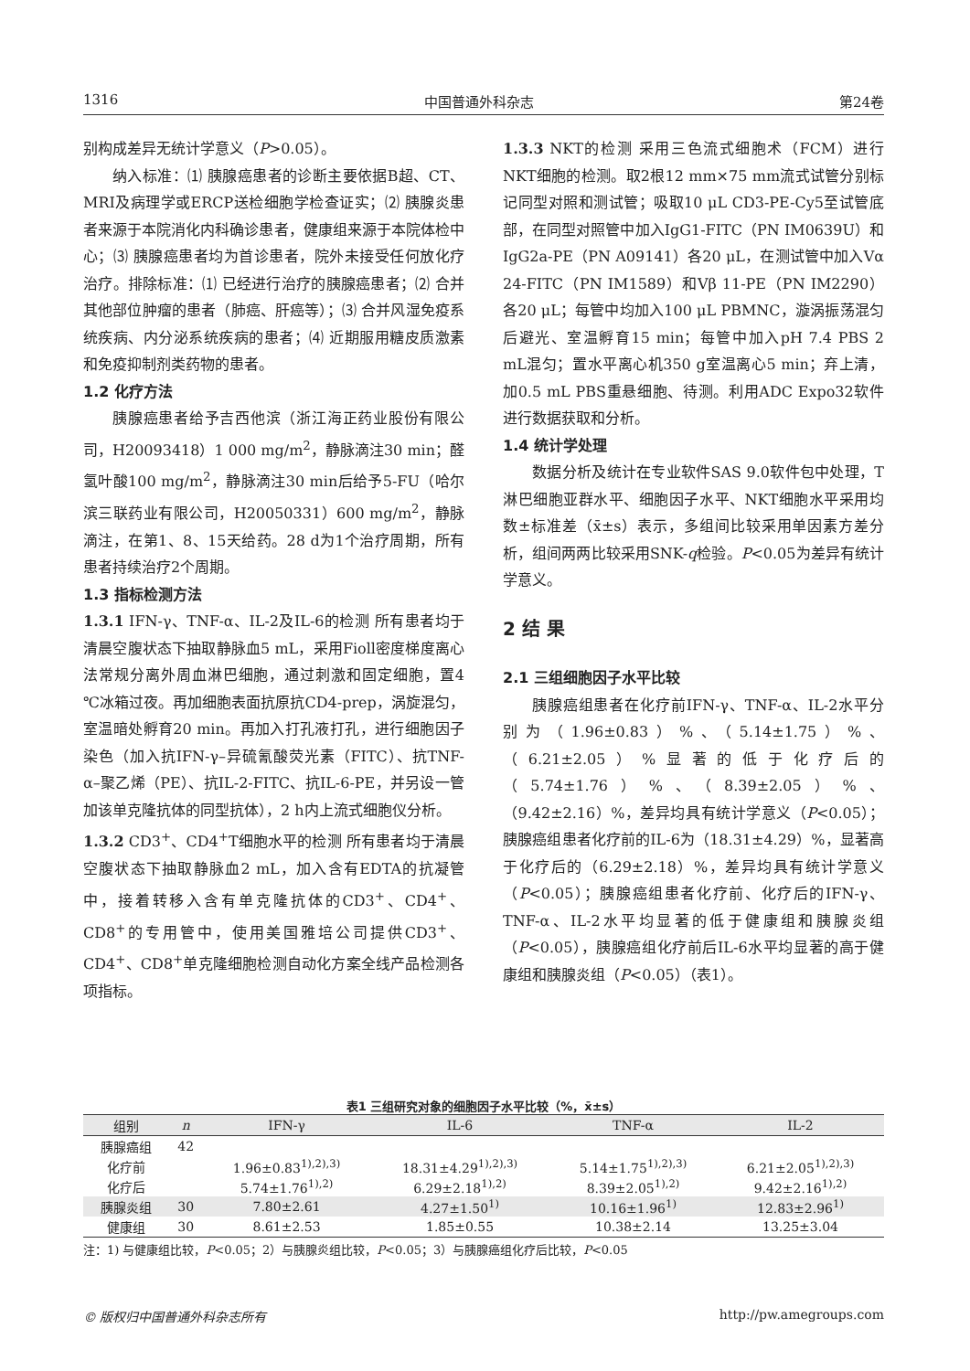1316 中国普通外科杂志 第24卷
别构成差异无统计学意义（P>0.05）。
纳入标准：⑴ 胰腺癌患者的诊断主要依据B超、CT、MRI及病理学或ERCP送检细胞学检查证实；⑵ 胰腺炎患者来源于本院消化内科确诊患者，健康组来源于本院体检中心；⑶ 胰腺癌患者均为首诊患者，院外未接受任何放化疗治疗。排除标准：⑴ 已经进行治疗的胰腺癌患者；⑵ 合并其他部位肿瘤的患者（肺癌、肝癌等）；⑶ 合并风湿免疫系统疾病、内分泌系统疾病的患者；⑷ 近期服用糖皮质激素和免疫抑制剂类药物的患者。
1.2 化疗方法
胰腺癌患者给予吉西他滨（浙江海正药业股份有限公司，H20093418）1 000 mg/m<sup>2</sup>，静脉滴注30 min；醛氢叶酸100 mg/m<sup>2</sup>，静脉滴注30 min后给予5-FU（哈尔滨三联药业有限公司，H20050331）600 mg/m<sup>2</sup>，静脉滴注，在第1、8、15天给药。28 d为1个治疗周期，所有患者持续治疗2个周期。
1.3 指标检测方法
1.3.1 IFN-γ、TNF-α、IL-2及IL-6的检测 所有患者均于清晨空腹状态下抽取静脉血5 mL，采用Fioll密度梯度离心法常规分离外周血淋巴细胞，通过刺激和固定细胞，置4 ℃冰箱过夜。再加细胞表面抗原抗CD4-prep，涡旋混匀，室温暗处孵育20 min。再加入打孔液打孔，进行细胞因子染色（加入抗IFN-γ–异硫氰酸荧光素（FITC）、抗TNF-α–聚乙烯（PE）、抗IL-2-FITC、抗IL-6-PE，并另设一管加该单克隆抗体的同型抗体），2 h内上流式细胞仪分析。
1.3.2 CD3<sup>+</sup>、CD4<sup>+</sup>T细胞水平的检测 所有患者均于清晨空腹状态下抽取静脉血2 mL，加入含有EDTA的抗凝管中，接着转移入含有单克隆抗体的CD3<sup>+</sup>、CD4<sup>+</sup>、CD8<sup>+</sup>的专用管中，使用美国雅培公司提供CD3<sup>+</sup>、CD4<sup>+</sup>、CD8<sup>+</sup>单克隆细胞检测自动化方案全线产品检测各项指标。
1.3.3 NKT的检测 采用三色流式细胞术（FCM）进行NKT细胞的检测。取2根12 mm×75 mm流式试管分别标记同型对照和测试管；吸取10 μL CD3-PE-Cy5至试管底部，在同型对照管中加入IgG1-FITC（PN IM0639U）和IgG2a-PE（PN A09141）各20 μL，在测试管中加入Vα 24-FITC（PN IM1589）和Vβ 11-PE（PN IM2290）各20 μL；每管中均加入100 μL PBMNC，漩涡振荡混匀后避光、室温孵育15 min；每管中加入pH 7.4 PBS 2 mL混匀；置水平离心机350 g室温离心5 min；弃上清，加0.5 mL PBS重悬细胞、待测。利用ADC Expo32软件进行数据获取和分析。
1.4 统计学处理
数据分析及统计在专业软件SAS 9.0软件包中处理，T淋巴细胞亚群水平、细胞因子水平、NKT细胞水平采用均数±标准差（x̄±s）表示，多组间比较采用单因素方差分析，组间两两比较采用SNK-q检验。P<0.05为差异有统计学意义。
2 结 果
2.1 三组细胞因子水平比较
胰腺癌组患者在化疗前IFN-γ、TNF-α、IL-2水平分别为（1.96±0.83）%、（5.14±1.75）%、（6.21±2.05）%显著的低于化疗后的（5.74±1.76）%、（8.39±2.05）%、（9.42±2.16）%，差异均具有统计学意义（P<0.05）；胰腺癌组患者化疗前的IL-6为（18.31±4.29）%，显著高于化疗后的（6.29±2.18）%，差异均具有统计学意义（P<0.05）；胰腺癌组患者化疗前、化疗后的IFN-γ、TNF-α、IL-2水平均显著的低于健康组和胰腺炎组（P<0.05），胰腺癌组化疗前后IL-6水平均显著的高于健康组和胰腺炎组（P<0.05）（表1）。
表1 三组研究对象的细胞因子水平比较（%，x̄±s）
| 组别 | n | IFN-γ | IL-6 | TNF-α | IL-2 |
| --- | --- | --- | --- | --- | --- |
| 胰腺癌组 | 42 | | | | |
| 化疗前 | | 1.96±0.83<sup>1),2),3)</sup> | 18.31±4.29<sup>1),2),3)</sup> | 5.14±1.75<sup>1),2),3)</sup> | 6.21±2.05<sup>1),2),3)</sup> |
| 化疗后 | | 5.74±1.76<sup>1),2)</sup> | 6.29±2.18<sup>1),2)</sup> | 8.39±2.05<sup>1),2)</sup> | 9.42±2.16<sup>1),2)</sup> |
| 胰腺炎组 | 30 | 7.80±2.61 | 4.27±1.50<sup>1)</sup> | 10.16±1.96<sup>1)</sup> | 12.83±2.96<sup>1)</sup> |
| 健康组 | 30 | 8.61±2.53 | 1.85±0.55 | 10.38±2.14 | 13.25±3.04 |
注：1) 与健康组比较，P<0.05；2）与胰腺炎组比较，P<0.05；3）与胰腺癌组化疗后比较，P<0.05
© 版权归中国普通外科杂志所有 http://pw.amegroups.com